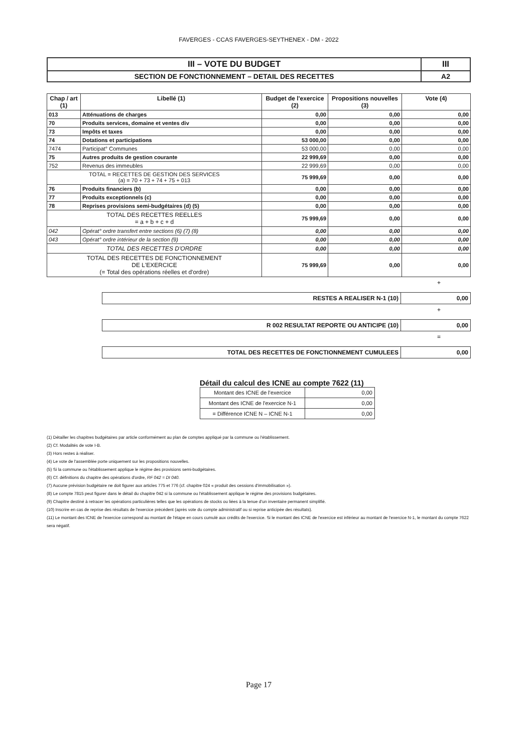FAVERGES - CCAS FAVERGES-SEYTHENEX - DM - 2022
| III – VOTE DU BUDGET | III |
| SECTION DE FONCTIONNEMENT – DETAIL DES RECETTES | A2 |
| Chap / art (1) | Libellé (1) | Budget de l'exercice (2) | Propositions nouvelles (3) | Vote (4) |
| --- | --- | --- | --- | --- |
| 013 | Atténuations de charges | 0,00 | 0,00 | 0,00 |
| 70 | Produits services, domaine et ventes div | 0,00 | 0,00 | 0,00 |
| 73 | Impôts et taxes | 0,00 | 0,00 | 0,00 |
| 74 | Dotations et participations | 53 000,00 | 0,00 | 0,00 |
| 7474 | Participat° Communes | 53 000,00 | 0,00 | 0,00 |
| 75 | Autres produits de gestion courante | 22 999,69 | 0,00 | 0,00 |
| 752 | Revenus des immeubles | 22 999,69 | 0,00 | 0,00 |
| TOTAL = RECETTES DE GESTION DES SERVICES (a) = 70 + 73 + 74 + 75 + 013 | | 75 999,69 | 0,00 | 0,00 |
| 76 | Produits financiers (b) | 0,00 | 0,00 | 0,00 |
| 77 | Produits exceptionnels (c) | 0,00 | 0,00 | 0,00 |
| 78 | Reprises provisions semi-budgétaires (d) (5) | 0,00 | 0,00 | 0,00 |
| TOTAL DES RECETTES REELLES = a + b + c + d | | 75 999,69 | 0,00 | 0,00 |
| 042 | Opérat° ordre transfert entre sections (6) (7) (8) | 0,00 | 0,00 | 0,00 |
| 043 | Opérat° ordre intérieur de la section (9) | 0,00 | 0,00 | 0,00 |
| TOTAL DES RECETTES D'ORDRE | | 0,00 | 0,00 | 0,00 |
| TOTAL DES RECETTES DE FONCTIONNEMENT DE L'EXERCICE (= Total des opérations réelles et d'ordre) | | 75 999,69 | 0,00 | 0,00 |
+
| RESTES A REALISER N-1 (10) | 0,00 |
+
| R 002 RESULTAT REPORTE OU ANTICIPE (10) | 0,00 |
=
| TOTAL DES RECETTES DE FONCTIONNEMENT CUMULEES | 0,00 |
Détail du calcul des ICNE au compte 7622 (11)
| Montant des ICNE de l'exercice | 0,00 |
| Montant des ICNE de l'exercice N-1 | 0,00 |
| = Différence ICNE N – ICNE N-1 | 0,00 |
(1) Détailler les chapitres budgétaires par article conformément au plan de comptes appliqué par la commune ou l'établissement.
(2) Cf. Modalités de vote I-B.
(3) Hors restes à réaliser.
(4) Le vote de l'assemblée porte uniquement sur les propositions nouvelles.
(5) Si la commune ou l'établissement applique le régime des provisions semi-budgétaires.
(6) Cf. définitions du chapitre des opérations d'ordre, RF 042 = DI 040.
(7) Aucune prévision budgétaire ne doit figurer aux articles 775 et 776 (cf. chapitre 024 « produit des cessions d'immobilisation »).
(8) Le compte 7815 peut figurer dans le détail du chapitre 042 si la commune ou l'établissement applique le régime des provisions budgétaires.
(9) Chapitre destiné à retracer les opérations particulières telles que les opérations de stocks ou liées à la tenue d'un inventaire permanent simplifié.
(10) Inscrire en cas de reprise des résultats de l'exercice précédent (après vote du compte administratif ou si reprise anticipée des résultats).
(11) Le montant des ICNE de l'exercice correspond au montant de l'étape en cours cumulé aux crédits de l'exercice. Si le montant des ICNE de l'exercice est inférieur au montant de l'exercice N-1, le montant du compte 7622 sera négatif.
Page 17